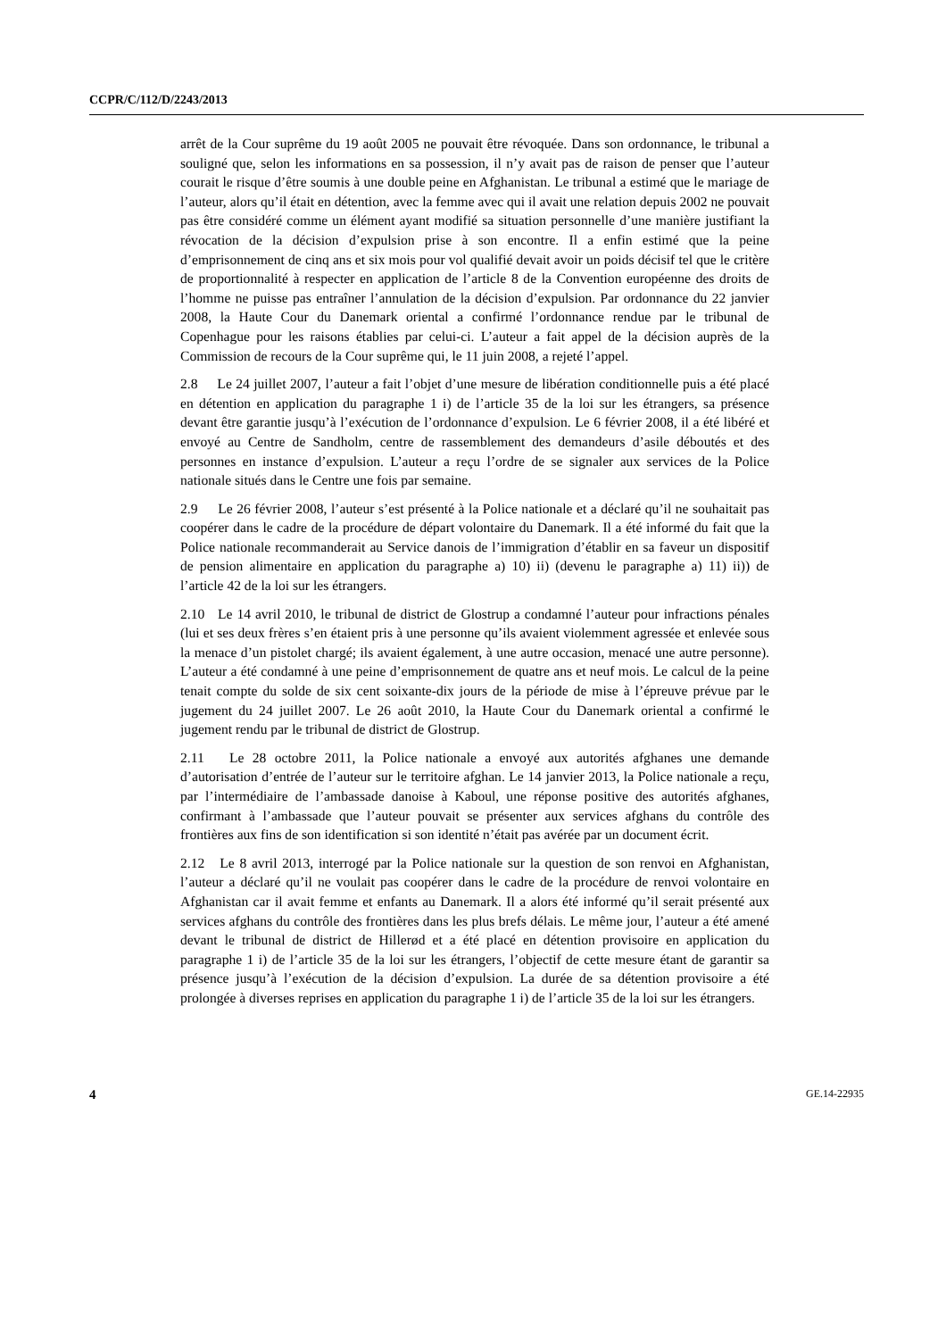CCPR/C/112/D/2243/2013
arrêt de la Cour suprême du 19 août 2005 ne pouvait être révoquée. Dans son ordonnance, le tribunal a souligné que, selon les informations en sa possession, il n’y avait pas de raison de penser que l’auteur courait le risque d’être soumis à une double peine en Afghanistan. Le tribunal a estimé que le mariage de l’auteur, alors qu’il était en détention, avec la femme avec qui il avait une relation depuis 2002 ne pouvait pas être considéré comme un élément ayant modifié sa situation personnelle d’une manière justifiant la révocation de la décision d’expulsion prise à son encontre. Il a enfin estimé que la peine d’emprisonnement de cinq ans et six mois pour vol qualifié devait avoir un poids décisif tel que le critère de proportionnalité à respecter en application de l’article 8 de la Convention européenne des droits de l’homme ne puisse pas entraîner l’annulation de la décision d’expulsion. Par ordonnance du 22 janvier 2008, la Haute Cour du Danemark oriental a confirmé l’ordonnance rendue par le tribunal de Copenhague pour les raisons établies par celui-ci. L’auteur a fait appel de la décision auprès de la Commission de recours de la Cour suprême qui, le 11 juin 2008, a rejeté l’appel.
2.8 Le 24 juillet 2007, l’auteur a fait l’objet d’une mesure de libération conditionnelle puis a été placé en détention en application du paragraphe 1 i) de l’article 35 de la loi sur les étrangers, sa présence devant être garantie jusqu’à l’exécution de l’ordonnance d’expulsion. Le 6 février 2008, il a été libéré et envoyé au Centre de Sandholm, centre de rassemblement des demandeurs d’asile déboutés et des personnes en instance d’expulsion. L’auteur a reçu l’ordre de se signaler aux services de la Police nationale situés dans le Centre une fois par semaine.
2.9 Le 26 février 2008, l’auteur s’est présenté à la Police nationale et a déclaré qu’il ne souhaitait pas coopérer dans le cadre de la procédure de départ volontaire du Danemark. Il a été informé du fait que la Police nationale recommanderait au Service danois de l’immigration d’établir en sa faveur un dispositif de pension alimentaire en application du paragraphe a) 10) ii) (devenu le paragraphe a) 11) ii)) de l’article 42 de la loi sur les étrangers.
2.10 Le 14 avril 2010, le tribunal de district de Glostrup a condamné l’auteur pour infractions pénales (lui et ses deux frères s’en étaient pris à une personne qu’ils avaient violemment agressée et enlevée sous la menace d’un pistolet chargé; ils avaient également, à une autre occasion, menacé une autre personne). L’auteur a été condamné à une peine d’emprisonnement de quatre ans et neuf mois. Le calcul de la peine tenait compte du solde de six cent soixante-dix jours de la période de mise à l’épreuve prévue par le jugement du 24 juillet 2007. Le 26 août 2010, la Haute Cour du Danemark oriental a confirmé le jugement rendu par le tribunal de district de Glostrup.
2.11 Le 28 octobre 2011, la Police nationale a envoyé aux autorités afghanes une demande d’autorisation d’entrée de l’auteur sur le territoire afghan. Le 14 janvier 2013, la Police nationale a reçu, par l’intermédiaire de l’ambassade danoise à Kaboul, une réponse positive des autorités afghanes, confirmant à l’ambassade que l’auteur pouvait se présenter aux services afghans du contrôle des frontières aux fins de son identification si son identité n’était pas avérée par un document écrit.
2.12 Le 8 avril 2013, interrogé par la Police nationale sur la question de son renvoi en Afghanistan, l’auteur a déclaré qu’il ne voulait pas coopérer dans le cadre de la procédure de renvoi volontaire en Afghanistan car il avait femme et enfants au Danemark. Il a alors été informé qu’il serait présenté aux services afghans du contrôle des frontières dans les plus brefs délais. Le même jour, l’auteur a été amené devant le tribunal de district de Hillerød et a été placé en détention provisoire en application du paragraphe 1 i) de l’article 35 de la loi sur les étrangers, l’objectif de cette mesure étant de garantir sa présence jusqu’à l’exécution de la décision d’expulsion. La durée de sa détention provisoire a été prolongée à diverses reprises en application du paragraphe 1 i) de l’article 35 de la loi sur les étrangers.
4 GE.14-22935